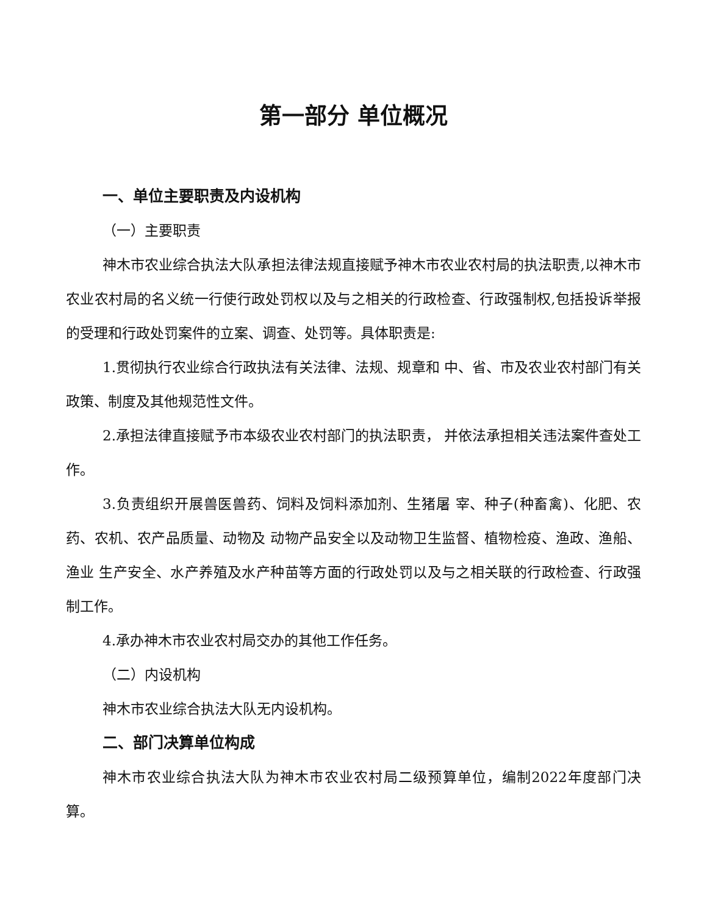第一部分 单位概况
一、单位主要职责及内设机构
（一）主要职责
神木市农业综合执法大队承担法律法规直接赋予神木市农业农村局的执法职责,以神木市农业农村局的名义统一行使行政处罚权以及与之相关的行政检查、行政强制权,包括投诉举报的受理和行政处罚案件的立案、调查、处罚等。具体职责是:
1.贯彻执行农业综合行政执法有关法律、法规、规章和 中、省、市及农业农村部门有关政策、制度及其他规范性文件。
2.承担法律直接赋予市本级农业农村部门的执法职责， 并依法承担相关违法案件查处工作。
3.负责组织开展兽医兽药、饲料及饲料添加剂、生猪屠 宰、种子(种畜禽)、化肥、农药、农机、农产品质量、动物及 动物产品安全以及动物卫生监督、植物检疫、渔政、渔船、渔业 生产安全、水产养殖及水产种苗等方面的行政处罚以及与之相关联的行政检查、行政强制工作。
4.承办神木市农业农村局交办的其他工作任务。
（二）内设机构
神木市农业综合执法大队无内设机构。
二、部门决算单位构成
神木市农业综合执法大队为神木市农业农村局二级预算单位，编制2022年度部门决算。